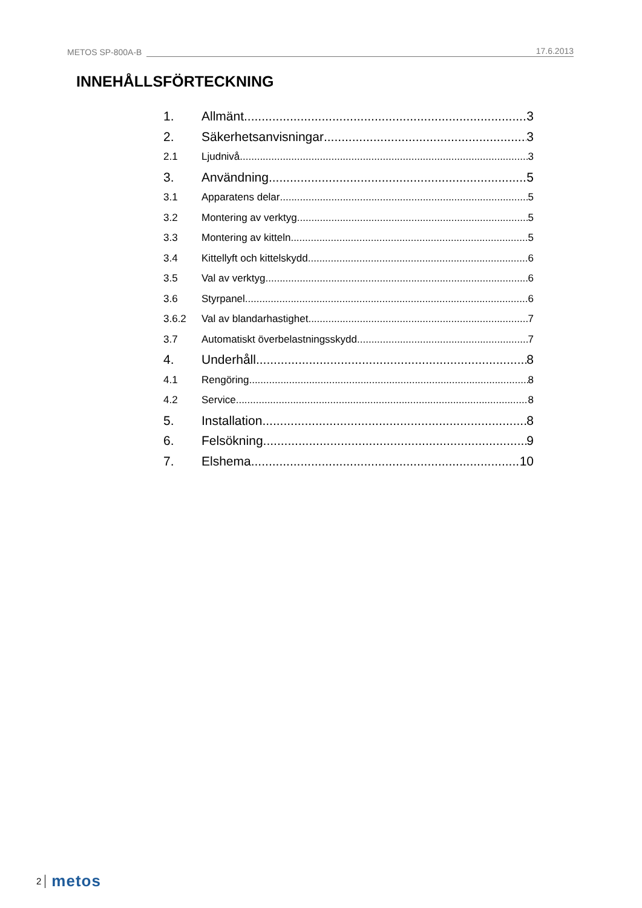METOS SP-800A-B 17.6.2013
INNEHÅLLSFÖRTECKNING
1. Allmänt 3
2. Säkerhetsanvisningar 3
2.1 Ljudnivå 3
3. Användning 5
3.1 Apparatens delar 5
3.2 Montering av verktyg 5
3.3 Montering av kitteln 5
3.4 Kittellyft och kittelskydd 6
3.5 Val av verktyg 6
3.6 Styrpanel 6
3.6.2 Val av blandarhastighet 7
3.7 Automatiskt överbelastningsskydd 7
4. Underhåll 8
4.1 Rengöring 8
4.2 Service 8
5. Installation 8
6. Felsökning 9
7. Elshema 10
2 metos